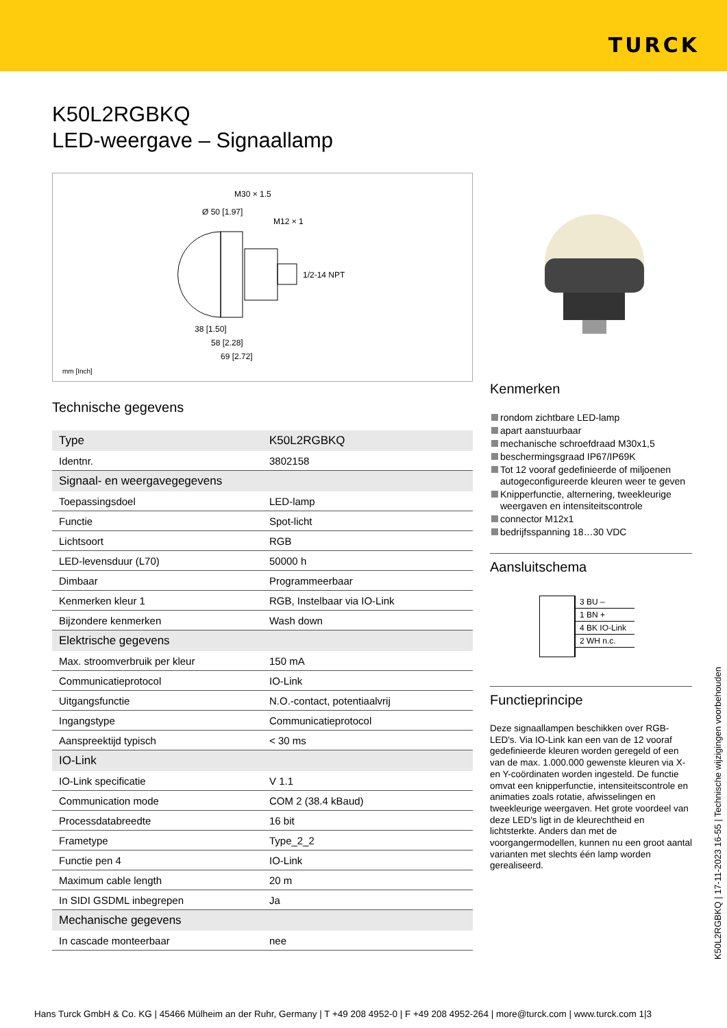TURCK
K50L2RGBKQ
LED-weergave – Signaallamp
M30 × 1.5
Ø 50 [1.97]
M12 × 1
1/2-14 NPT
38 [1.50]
58 [2.28]
69 [2.72]
mm [Inch]
Technische gegevens
| Type | K50L2RGBKQ |
| Identnr. | 3802158 |
| Signaal- en weergavegegevens | |
| Toepassingsdoel | LED-lamp |
| Functie | Spot-licht |
| Lichtsoort | RGB |
| LED-levensduur (L70) | 50000 h |
| Dimbaar | Programmeerbaar |
| Kenmerken kleur 1 | RGB, Instelbaar via IO-Link |
| Bijzondere kenmerken | Wash down |
| Elektrische gegevens | |
| Max. stroomverbruik per kleur | 150 mA |
| Communicatieprotocol | IO-Link |
| Uitgangsfunctie | N.O.-contact, potentiaalvrij |
| Ingangstype | Communicatieprotocol |
| Aanspreektijd typisch | < 30 ms |
| IO-Link | |
| IO-Link specificatie | V 1.1 |
| Communication mode | COM 2 (38.4 kBaud) |
| Processdatabreedte | 16 bit |
| Frametype | Type_2_2 |
| Functie pen 4 | IO-Link |
| Maximum cable length | 20 m |
| In SIDI GSDML inbegrepen | Ja |
| Mechanische gegevens | |
| In cascade monteerbaar | nee |
Kenmerken
rondom zichtbare LED-lamp
apart aanstuurbaar
mechanische schroefdraad M30x1,5
beschermingsgraad IP67/IP69K
Tot 12 vooraf gedefinieerde of miljoenen autogeconfigureerde kleuren weer te geven
Knipperfunctie, alternering, tweekleurige weergaven en intensiteitscontrole
connector M12x1
bedrijfsspanning 18…30 VDC
Aansluitschema
3 BU –
1 BN +
4 BK IO-Link
2 WH n.c.
Functieprincipe
Deze signaallampen beschikken over RGB-LED's. Via IO-Link kan een van de 12 vooraf gedefinieerde kleuren worden geregeld of een van de max. 1.000.000 gewenste kleuren via X- en Y-coördinaten worden ingesteld. De functie omvat een knipperfunctie, intensiteitscontrole en animaties zoals rotatie, afwisselingen en tweekleurige weergaven. Het grote voordeel van deze LED's ligt in de kleurechtheid en lichtsterkte. Anders dan met de voorgangermodellen, kunnen nu een groot aantal varianten met slechts één lamp worden gerealiseerd.
K50L2RGBKQ | 17-11-2023 16-55 | Technische wijzigingen voorbehouden
Hans Turck GmbH & Co. KG | 45466 Mülheim an der Ruhr, Germany | T +49 208 4952-0 | F +49 208 4952-264 | more@turck.com | www.turck.com 1|3